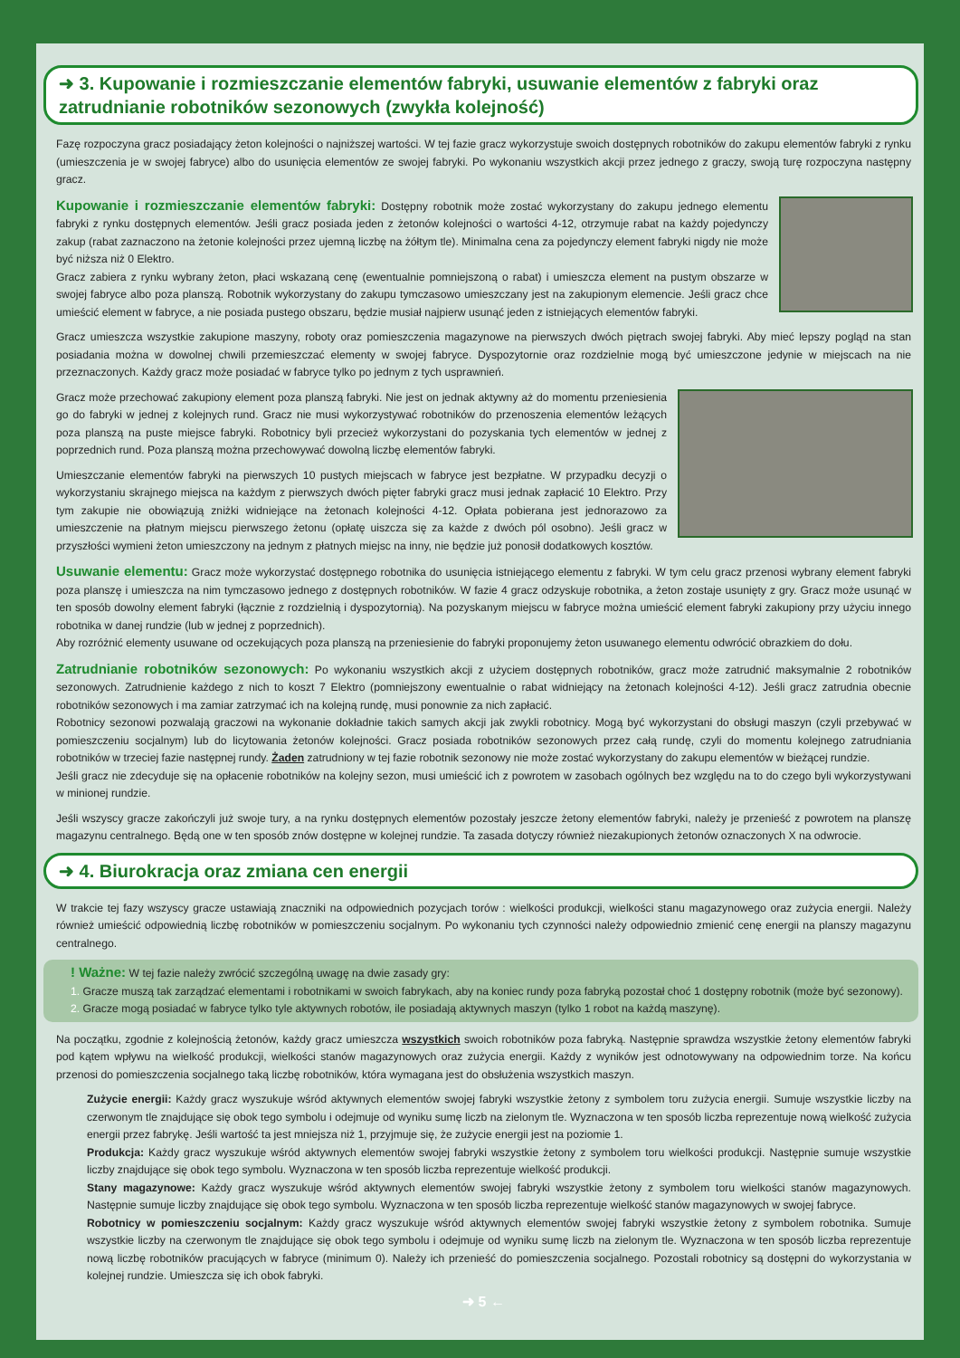➜ 3. Kupowanie i rozmieszczanie elementów fabryki, usuwanie elementów z fabryki oraz zatrudnianie robotników sezonowych (zwykła kolejność)
Fazę rozpoczyna gracz posiadający żeton kolejności o najniższej wartości. W tej fazie gracz wykorzystuje swoich dostępnych robotników do zakupu elementów fabryki z rynku (umieszczenia je w swojej fabryce) albo do usunięcia elementów ze swojej fabryki. Po wykonaniu wszystkich akcji przez jednego z graczy, swoją turę rozpoczyna następny gracz.
Kupowanie i rozmieszczanie elementów fabryki: Dostępny robotnik może zostać wykorzystany do zakupu jednego elementu fabryki z rynku dostępnych elementów. Jeśli gracz posiada jeden z żetonów kolejności o wartości 4-12, otrzymuje rabat na każdy pojedynczy zakup (rabat zaznaczono na żetonie kolejności przez ujemną liczbę na żółtym tle). Minimalna cena za pojedynczy element fabryki nigdy nie może być niższa niż 0 Elektro.
Gracz zabiera z rynku wybrany żeton, płaci wskazaną cenę (ewentualnie pomniejszoną o rabat) i umieszcza element na pustym obszarze w swojej fabryce albo poza planszą. Robotnik wykorzystany do zakupu tymczasowo umieszczany jest na zakupionym elemencie. Jeśli gracz chce umieścić element w fabryce, a nie posiada pustego obszaru, będzie musiał najpierw usunąć jeden z istniejących elementów fabryki.
Gracz umieszcza wszystkie zakupione maszyny, roboty oraz pomieszczenia magazynowe na pierwszych dwóch piętrach swojej fabryki. Aby mieć lepszy pogląd na stan posiadania można w dowolnej chwili przemieszczać elementy w swojej fabryce. Dyspozytornie oraz rozdzielnie mogą być umieszczone jedynie w miejscach na nie przeznaczonych. Każdy gracz może posiadać w fabryce tylko po jednym z tych usprawnień.
Gracz może przechować zakupiony element poza planszą fabryki. Nie jest on jednak aktywny aż do momentu przeniesienia go do fabryki w jednej z kolejnych rund. Gracz nie musi wykorzystywać robotników do przenoszenia elementów leżących poza planszą na puste miejsce fabryki. Robotnicy byli przecież wykorzystani do pozyskania tych elementów w jednej z poprzednich rund. Poza planszą można przechowywać dowolną liczbę elementów fabryki.
Umieszczanie elementów fabryki na pierwszych 10 pustych miejscach w fabryce jest bezpłatne. W przypadku decyzji o wykorzystaniu skrajnego miejsca na każdym z pierwszych dwóch pięter fabryki gracz musi jednak zapłacić 10 Elektro. Przy tym zakupie nie obowiązują zniżki widniejące na żetonach kolejności 4-12. Opłata pobierana jest jednorazowo za umieszczenie na płatnym miejscu pierwszego żetonu (opłatę uiszcza się za każde z dwóch pól osobno). Jeśli gracz w przyszłości wymieni żeton umieszczony na jednym z płatnych miejsc na inny, nie będzie już ponosił dodatkowych kosztów.
Usuwanie elementu: Gracz może wykorzystać dostępnego robotnika do usunięcia istniejącego elementu z fabryki. W tym celu gracz przenosi wybrany element fabryki poza planszę i umieszcza na nim tymczasowo jednego z dostępnych robotników. W fazie 4 gracz odzyskuje robotnika, a żeton zostaje usunięty z gry. Gracz może usunąć w ten sposób dowolny element fabryki (łącznie z rozdzielnią i dyspozytornią). Na pozyskanym miejscu w fabryce można umieścić element fabryki zakupiony przy użyciu innego robotnika w danej rundzie (lub w jednej z poprzednich).
Aby rozróżnić elementy usuwane od oczekujących poza planszą na przeniesienie do fabryki proponujemy żeton usuwanego elementu odwrócić obrazkiem do dołu.
Zatrudnianie robotników sezonowych: Po wykonaniu wszystkich akcji z użyciem dostępnych robotników, gracz może zatrudnić maksymalnie 2 robotników sezonowych. Zatrudnienie każdego z nich to koszt 7 Elektro (pomniejszony ewentualnie o rabat widniejący na żetonach kolejności 4-12). Jeśli gracz zatrudnia obecnie robotników sezonowych i ma zamiar zatrzymać ich na kolejną rundę, musi ponownie za nich zapłacić.
Robotnicy sezonowi pozwalają graczowi na wykonanie dokładnie takich samych akcji jak zwykli robotnicy. Mogą być wykorzystani do obsługi maszyn (czyli przebywać w pomieszczeniu socjalnym) lub do licytowania żetonów kolejności. Gracz posiada robotników sezonowych przez całą rundę, czyli do momentu kolejnego zatrudniania robotników w trzeciej fazie następnej rundy. Żaden zatrudniony w tej fazie robotnik sezonowy nie może zostać wykorzystany do zakupu elementów w bieżącej rundzie.
Jeśli gracz nie zdecyduje się na opłacenie robotników na kolejny sezon, musi umieścić ich z powrotem w zasobach ogólnych bez względu na to do czego byli wykorzystywani w minionej rundzie.
Jeśli wszyscy gracze zakończyli już swoje tury, a na rynku dostępnych elementów pozostały jeszcze żetony elementów fabryki, należy je przenieść z powrotem na planszę magazynu centralnego. Będą one w ten sposób znów dostępne w kolejnej rundzie. Ta zasada dotyczy również niezakupionych żetonów oznaczonych X na odwrocie.
➜ 4. Biurokracja oraz zmiana cen energii
W trakcie tej fazy wszyscy gracze ustawiają znaczniki na odpowiednich pozycjach torów : wielkości produkcji, wielkości stanu magazynowego oraz zużycia energii. Należy również umieścić odpowiednią liczbę robotników w pomieszczeniu socjalnym. Po wykonaniu tych czynności należy odpowiednio zmienić cenę energii na planszy magazynu centralnego.
! Ważne: W tej fazie należy zwrócić szczególną uwagę na dwie zasady gry:
1. Gracze muszą tak zarządzać elementami i robotnikami w swoich fabrykach, aby na koniec rundy poza fabryką pozostał choć 1 dostępny robotnik (może być sezonowy).
2. Gracze mogą posiadać w fabryce tylko tyle aktywnych robotów, ile posiadają aktywnych maszyn (tylko 1 robot na każdą maszynę).
Na początku, zgodnie z kolejnością żetonów, każdy gracz umieszcza wszystkich swoich robotników poza fabryką. Następnie sprawdza wszystkie żetony elementów fabryki pod kątem wpływu na wielkość produkcji, wielkości stanów magazynowych oraz zużycia energii. Każdy z wyników jest odnotowywany na odpowiednim torze. Na końcu przenosi do pomieszczenia socjalnego taką liczbę robotników, która wymagana jest do obsłużenia wszystkich maszyn.
Zużycie energii: Każdy gracz wyszukuje wśród aktywnych elementów swojej fabryki wszystkie żetony z symbolem toru zużycia energii. Sumuje wszystkie liczby na czerwonym tle znajdujące się obok tego symbolu i odejmuje od wyniku sumę liczb na zielonym tle. Wyznaczona w ten sposób liczba reprezentuje nową wielkość zużycia energii przez fabrykę. Jeśli wartość ta jest mniejsza niż 1, przyjmuje się, że zużycie energii jest na poziomie 1.
Produkcja: Każdy gracz wyszukuje wśród aktywnych elementów swojej fabryki wszystkie żetony z symbolem toru wielkości produkcji. Następnie sumuje wszystkie liczby znajdujące się obok tego symbolu. Wyznaczona w ten sposób liczba reprezentuje wielkość produkcji.
Stany magazynowe: Każdy gracz wyszukuje wśród aktywnych elementów swojej fabryki wszystkie żetony z symbolem toru wielkości stanów magazynowych. Następnie sumuje liczby znajdujące się obok tego symbolu. Wyznaczona w ten sposób liczba reprezentuje wielkość stanów magazynowych w swojej fabryce.
Robotnicy w pomieszczeniu socjalnym: Każdy gracz wyszukuje wśród aktywnych elementów swojej fabryki wszystkie żetony z symbolem robotnika. Sumuje wszystkie liczby na czerwonym tle znajdujące się obok tego symbolu i odejmuje od wyniku sumę liczb na zielonym tle. Wyznaczona w ten sposób liczba reprezentuje nową liczbę robotników pracujących w fabryce (minimum 0). Należy ich przenieść do pomieszczenia socjalnego. Pozostali robotnicy są dostępni do wykorzystania w kolejnej rundzie. Umieszcza się ich obok fabryki.
➜ 5 ←